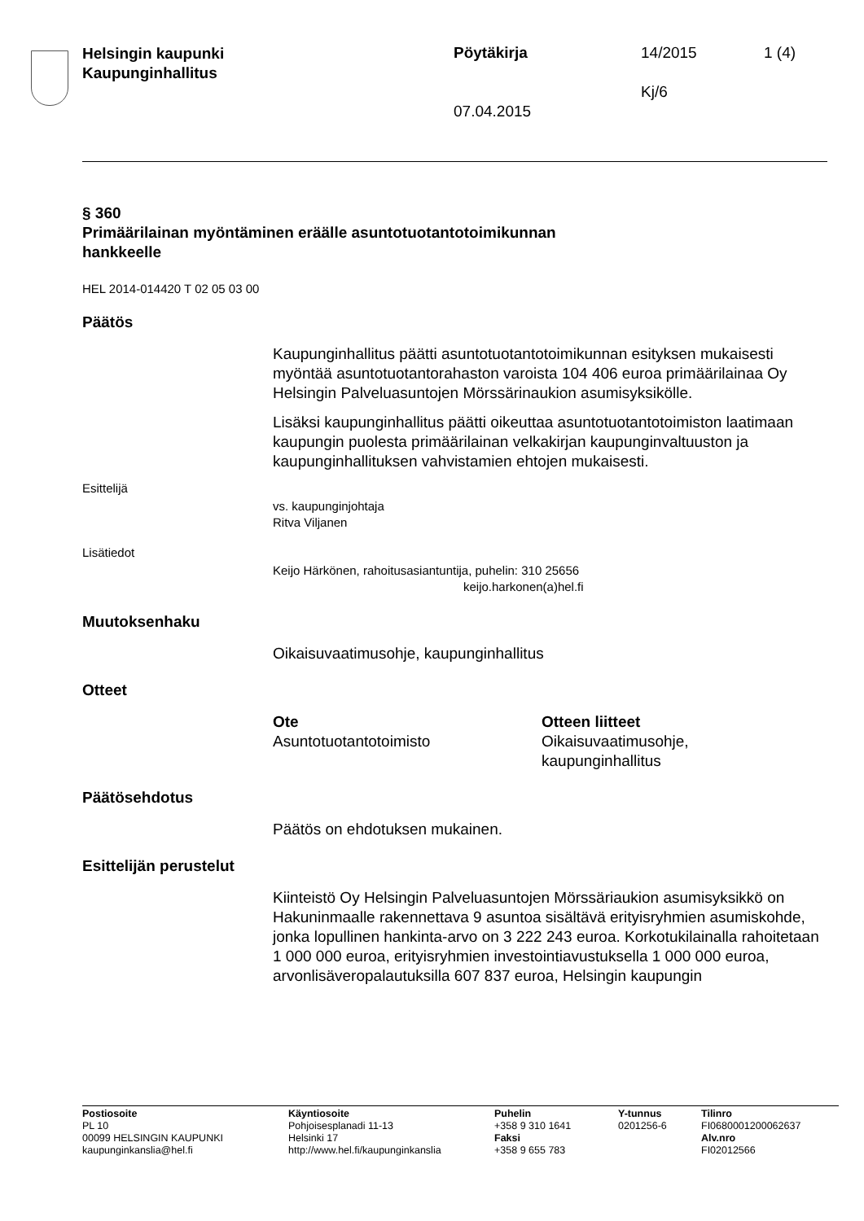Helsingin kaupunki
Kaupunginhallitus
Pöytäkirja 14/2015 1 (4)
Kj/6
07.04.2015
§ 360
Primäärilainan myöntäminen eräälle asuntotuotantotoimikunnan
hankkeelle
HEL 2014-014420 T 02 05 03 00
Päätös
Kaupunginhallitus päätti asuntotuotantotoimikunnan esityksen mukaisesti myöntää asuntotuotantorahaston varoista 104 406 euroa primäärilainaa Oy Helsingin Palveluasuntojen Mörssärinaukion asumisyksikölle.
Lisäksi kaupunginhallitus päätti oikeuttaa asuntotuotantotoimiston laatimaan kaupungin puolesta primäärilainan velkakirjan kaupunginvaltuuston ja kaupunginhallituksen vahvistamien ehtojen mukaisesti.
Esittelijä
vs. kaupunginjohtaja
Ritva Viljanen
Lisätiedot
Keijo Härkönen, rahoitusasiantuntija, puhelin: 310 25656
keijo.harkonen(a)hel.fi
Muutoksenhaku
Oikaisuvaatimusohje, kaupunginhallitus
Otteet
Ote
Asuntotuotantotoimisto
Otteen liitteet
Oikaisuvaatimusohje, kaupunginhallitus
Päätösehdotus
Päätös on ehdotuksen mukainen.
Esittelijän perustelut
Kiinteistö Oy Helsingin Palveluasuntojen Mörssäriaukion asumisyksikkö on Hakuninmaalle rakennettava 9 asuntoa sisältävä erityisryhmien asumiskohde, jonka lopullinen hankinta-arvo on 3 222 243 euroa. Korkotukilainalla rahoitetaan 1 000 000 euroa, erityisryhmien investointiavustuksella 1 000 000 euroa, arvonlisäveropalautuksilla 607 837 euroa, Helsingin kaupungin
Postiosoite
PL 10
00099 HELSINGIN KAUPUNKI
kaupunginkanslia@hel.fi
Käyntiosoite
Pohjoisesplanadi 11-13
Helsinki 17
http://www.hel.fi/kaupunginkanslia
Puhelin
+358 9 310 1641
Faksi
+358 9 655 783
Y-tunnus
0201256-6
Tilinro
FI0680001200062637
Alv.nro
FI02012566